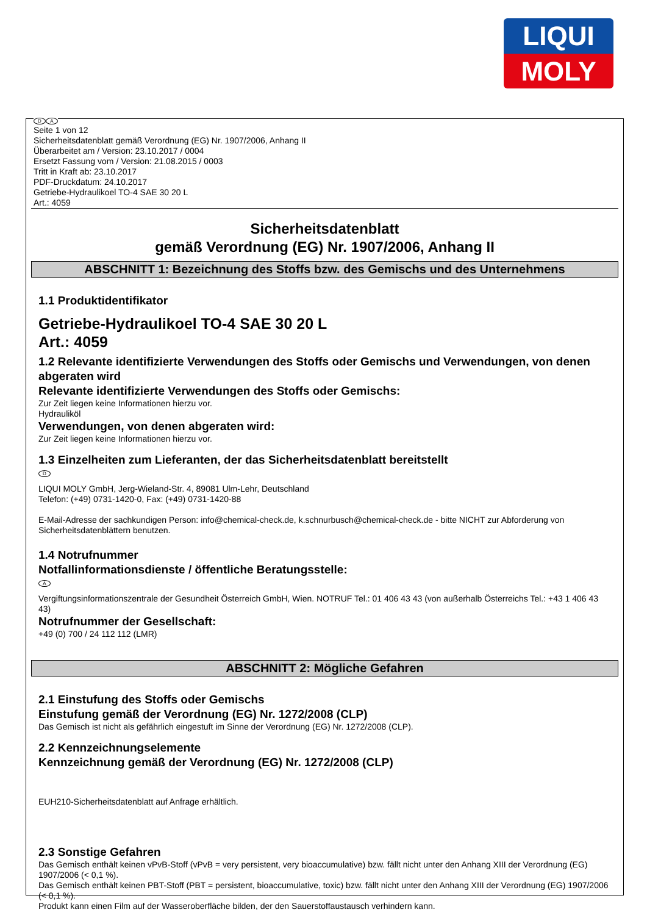LIQUI
MOLY
D A
Seite 1 von 12
Sicherheitsdatenblatt gemäß Verordnung (EG) Nr. 1907/2006, Anhang II
Überarbeitet am / Version: 23.10.2017 / 0004
Ersetzt Fassung vom / Version: 21.08.2015 / 0003
Tritt in Kraft ab: 23.10.2017
PDF-Druckdatum: 24.10.2017
Getriebe-Hydraulikoel TO-4 SAE 30 20 L
Art.: 4059
Sicherheitsdatenblatt
gemäß Verordnung (EG) Nr. 1907/2006, Anhang II
ABSCHNITT 1: Bezeichnung des Stoffs bzw. des Gemischs und des Unternehmens
1.1 Produktidentifikator
Getriebe-Hydraulikoel TO-4 SAE 30 20 L
Art.: 4059
1.2 Relevante identifizierte Verwendungen des Stoffs oder Gemischs und Verwendungen, von denen abgeraten wird
Relevante identifizierte Verwendungen des Stoffs oder Gemischs:
Zur Zeit liegen keine Informationen hierzu vor.
Hydrauliköl
Verwendungen, von denen abgeraten wird:
Zur Zeit liegen keine Informationen hierzu vor.
1.3 Einzelheiten zum Lieferanten, der das Sicherheitsdatenblatt bereitstellt
D
LIQUI MOLY GmbH, Jerg-Wieland-Str. 4, 89081 Ulm-Lehr, Deutschland
Telefon: (+49) 0731-1420-0, Fax: (+49) 0731-1420-88
E-Mail-Adresse der sachkundigen Person: info@chemical-check.de, k.schnurbusch@chemical-check.de - bitte NICHT zur Abforderung von Sicherheitsdatenblättern benutzen.
1.4 Notrufnummer
Notfallinformationsdienste / öffentliche Beratungsstelle:
A
Vergiftungsinformationszentrale der Gesundheit Österreich GmbH, Wien. NOTRUF Tel.: 01 406 43 43 (von außerhalb Österreichs Tel.: +43 1 406 43 43)
Notrufnummer der Gesellschaft:
+49 (0) 700 / 24 112 112 (LMR)
ABSCHNITT 2: Mögliche Gefahren
2.1 Einstufung des Stoffs oder Gemischs
Einstufung gemäß der Verordnung (EG) Nr. 1272/2008 (CLP)
Das Gemisch ist nicht als gefährlich eingestuft im Sinne der Verordnung (EG) Nr. 1272/2008 (CLP).
2.2 Kennzeichnungselemente
Kennzeichnung gemäß der Verordnung (EG) Nr. 1272/2008 (CLP)
EUH210-Sicherheitsdatenblatt auf Anfrage erhältlich.
2.3 Sonstige Gefahren
Das Gemisch enthält keinen vPvB-Stoff (vPvB = very persistent, very bioaccumulative) bzw. fällt nicht unter den Anhang XIII der Verordnung (EG) 1907/2006 (< 0,1 %).
Das Gemisch enthält keinen PBT-Stoff (PBT = persistent, bioaccumulative, toxic) bzw. fällt nicht unter den Anhang XIII der Verordnung (EG) 1907/2006 (< 0,1 %).
Produkt kann einen Film auf der Wasseroberfläche bilden, der den Sauerstoffaustausch verhindern kann.